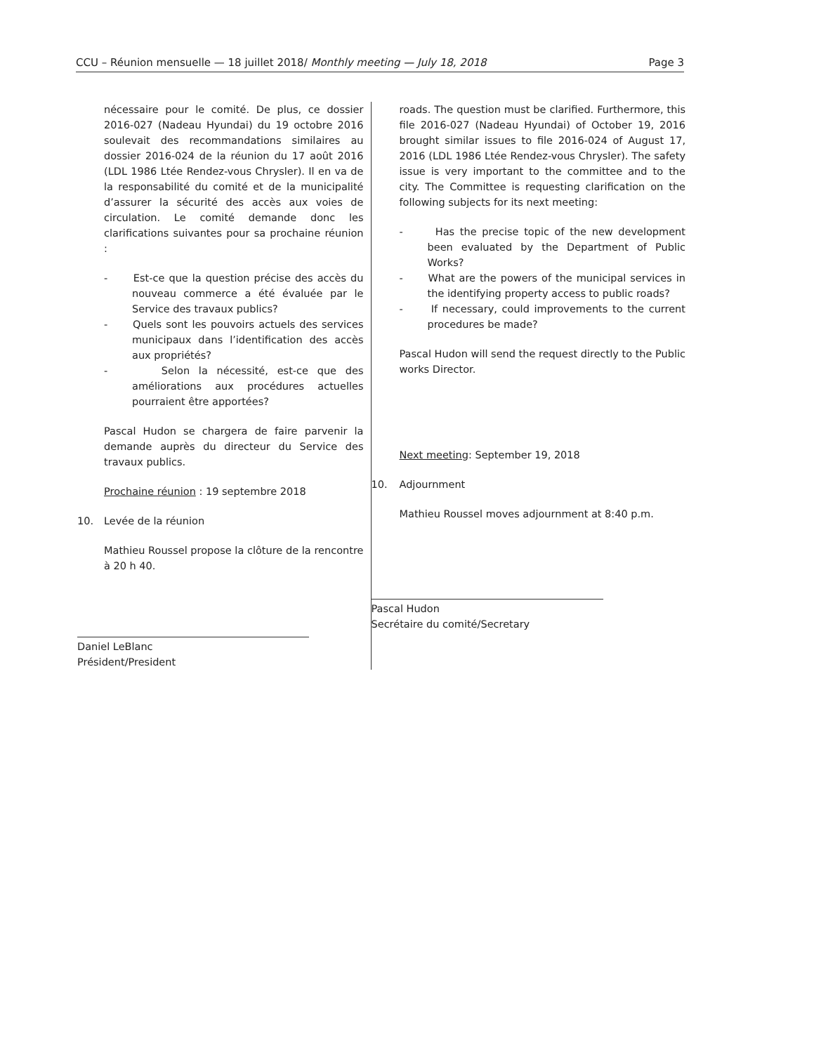CCU – Réunion mensuelle — 18 juillet 2018/ Monthly meeting — July 18, 2018 Page 3
nécessaire pour le comité. De plus, ce dossier 2016-027 (Nadeau Hyundai) du 19 octobre 2016 soulevait des recommandations similaires au dossier 2016-024 de la réunion du 17 août 2016 (LDL 1986 Ltée Rendez-vous Chrysler). Il en va de la responsabilité du comité et de la municipalité d’assurer la sécurité des accès aux voies de circulation. Le comité demande donc les clarifications suivantes pour sa prochaine réunion :
- Est-ce que la question précise des accès du nouveau commerce a été évaluée par le Service des travaux publics?
- Quels sont les pouvoirs actuels des services municipaux dans l’identification des accès aux propriétés?
- Selon la nécessité, est-ce que des améliorations aux procédures actuelles pourraient être apportées?
Pascal Hudon se chargera de faire parvenir la demande auprès du directeur du Service des travaux publics.
Prochaine réunion : 19 septembre 2018
10. Levée de la réunion
Mathieu Roussel propose la clôture de la rencontre à 20 h 40.
Daniel LeBlanc
Président/President
roads. The question must be clarified. Furthermore, this file 2016-027 (Nadeau Hyundai) of October 19, 2016 brought similar issues to file 2016-024 of August 17, 2016 (LDL 1986 Ltée Rendez-vous Chrysler). The safety issue is very important to the committee and to the city. The Committee is requesting clarification on the following subjects for its next meeting:
- Has the precise topic of the new development been evaluated by the Department of Public Works?
- What are the powers of the municipal services in the identifying property access to public roads?
- If necessary, could improvements to the current procedures be made?
Pascal Hudon will send the request directly to the Public works Director.
Next meeting: September 19, 2018
10. Adjournment
Mathieu Roussel moves adjournment at 8:40 p.m.
Pascal Hudon
Secrétaire du comité/Secretary